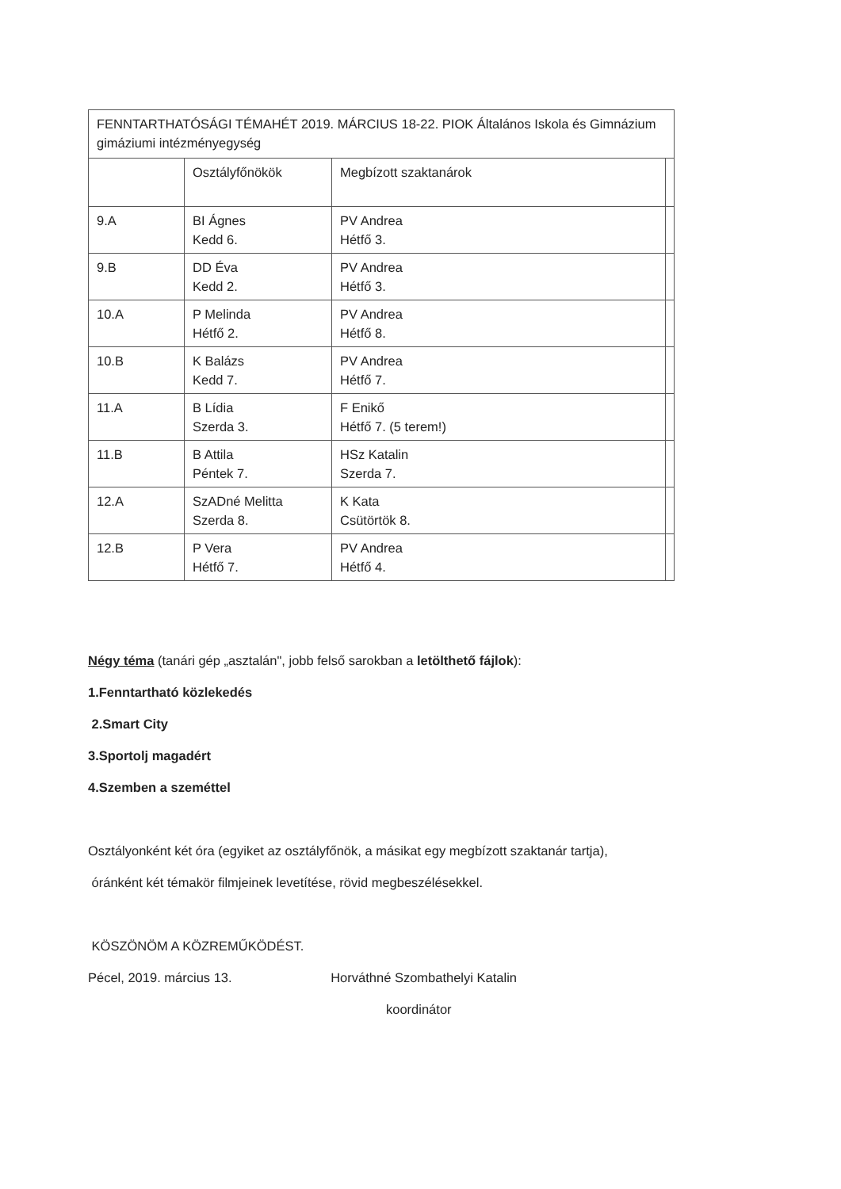| FENNTARTHATÓSÁGI TÉMAHÉT 2019. MÁRCIUS 18-22. PIOK Általános Iskola és Gimnázium gimáziumi intézményegység | | | |
| | Osztályfőnökök | Megbízott szaktanárok | |
| 9.A | BI Ágnes Kedd 6. | PV Andrea Hétfő 3. | |
| 9.B | DD Éva Kedd 2. | PV Andrea Hétfő 3. | |
| 10.A | P Melinda Hétfő 2. | PV Andrea Hétfő 8. | |
| 10.B | K Balázs Kedd 7. | PV Andrea Hétfő 7. | |
| 11.A | B Lídia Szerda 3. | F Enikő Hétfő 7. (5 terem!) | |
| 11.B | B Attila Péntek 7. | HSz Katalin Szerda 7. | |
| 12.A | SzADné Melitta Szerda 8. | K Kata Csütörtök 8. | |
| 12.B | P Vera Hétfő 7. | PV Andrea Hétfő 4. | |
Négy téma (tanári gép „asztalán", jobb felső sarokban a letölthető fájlok):
1.Fenntartható közlekedés
2.Smart City
3.Sportolj magadért
4.Szemben a szeméttel
Osztályonként két óra (egyiket az osztályfőnök, a másikat egy megbízott szaktanár tartja),
óránként két témakör filmjeinek levetítése, rövid megbeszélésekkel.
KÖSZÖNÖM A KÖZREMŰKÖDÉST.
Pécel, 2019. március 13. Horváthné Szombathelyi Katalin
koordinátor